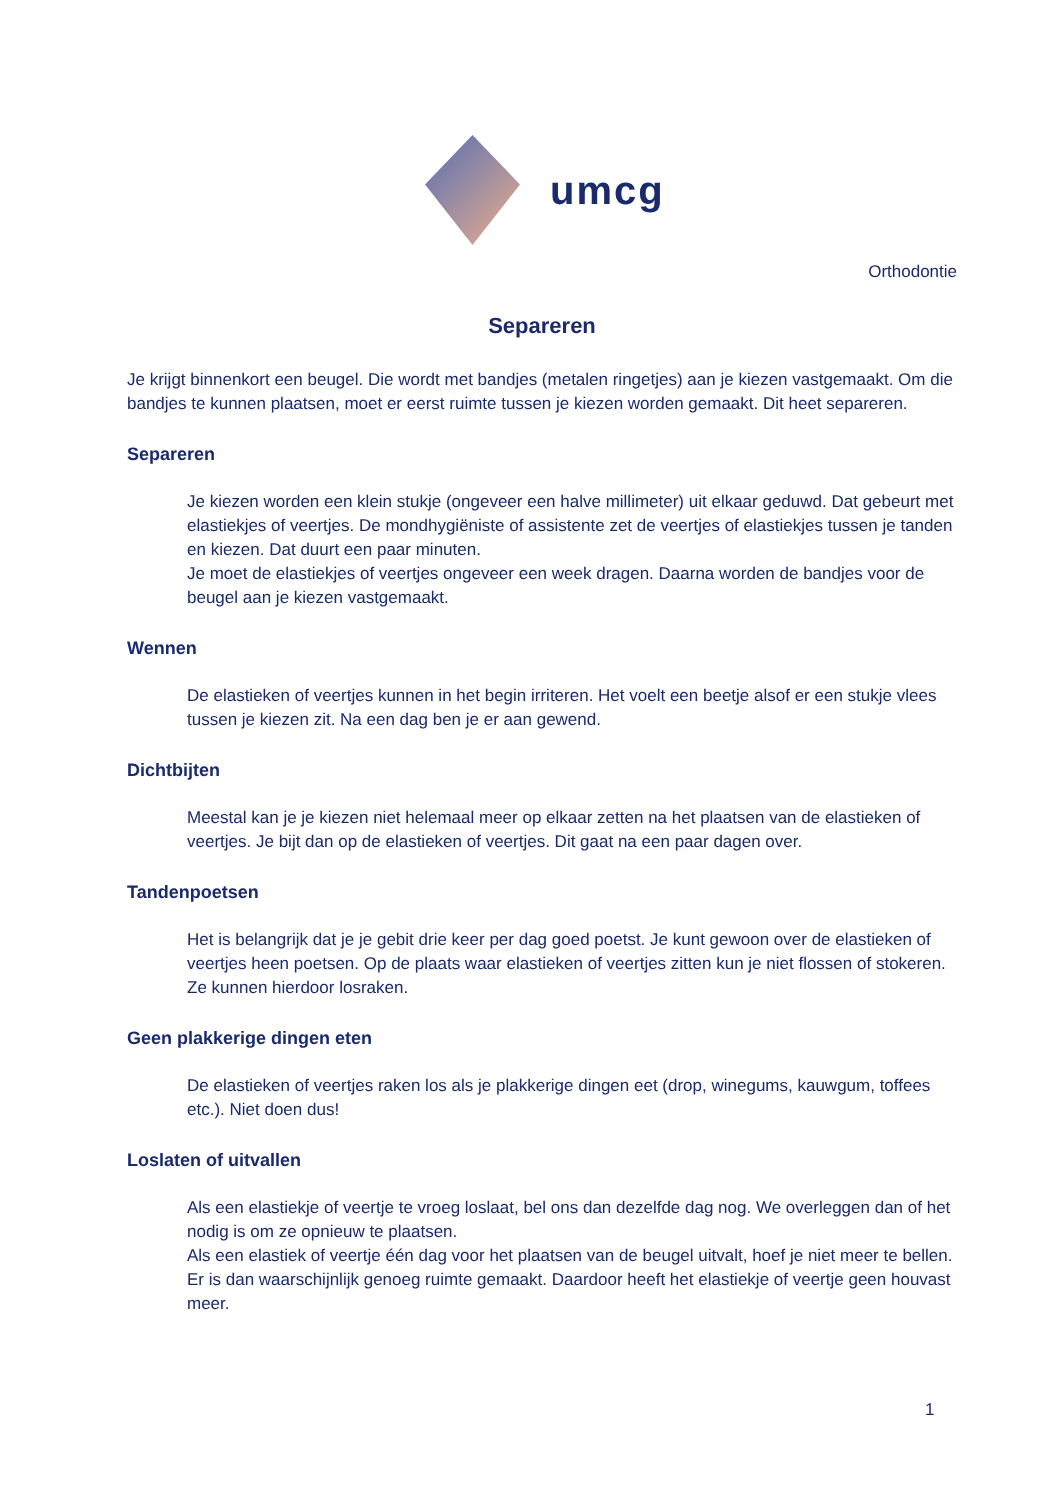umcg
Orthodontie
Separeren
Je krijgt binnenkort een beugel. Die wordt met bandjes (metalen ringetjes) aan je kiezen vastgemaakt. Om die bandjes te kunnen plaatsen, moet er eerst ruimte tussen je kiezen worden gemaakt. Dit heet separeren.
Separeren
Je kiezen worden een klein stukje (ongeveer een halve millimeter) uit elkaar geduwd. Dat gebeurt met elastiekjes of veertjes. De mondhygiëniste of assistente zet de veertjes of elastiekjes tussen je tanden en kiezen. Dat duurt een paar minuten.
Je moet de elastiekjes of veertjes ongeveer een week dragen. Daarna worden de bandjes voor de beugel aan je kiezen vastgemaakt.
Wennen
De elastieken of veertjes kunnen in het begin irriteren. Het voelt een beetje alsof er een stukje vlees tussen je kiezen zit. Na een dag ben je er aan gewend.
Dichtbijten
Meestal kan je je kiezen niet helemaal meer op elkaar zetten na het plaatsen van de elastieken of veertjes. Je bijt dan op de elastieken of veertjes. Dit gaat na een paar dagen over.
Tandenpoetsen
Het is belangrijk dat je je gebit drie keer per dag goed poetst. Je kunt gewoon over de elastieken of veertjes heen poetsen. Op de plaats waar elastieken of veertjes zitten kun je niet flossen of stokeren. Ze kunnen hierdoor losraken.
Geen plakkerige dingen eten
De elastieken of veertjes raken los als je plakkerige dingen eet (drop, winegums, kauwgum, toffees etc.). Niet doen dus!
Loslaten of uitvallen
Als een elastiekje of veertje te vroeg loslaat, bel ons dan dezelfde dag nog. We overleggen dan of het nodig is om ze opnieuw te plaatsen.
Als een elastiek of veertje één dag voor het plaatsen van de beugel uitvalt, hoef je niet meer te bellen. Er is dan waarschijnlijk genoeg ruimte gemaakt. Daardoor heeft het elastiekje of veertje geen houvast meer.
1